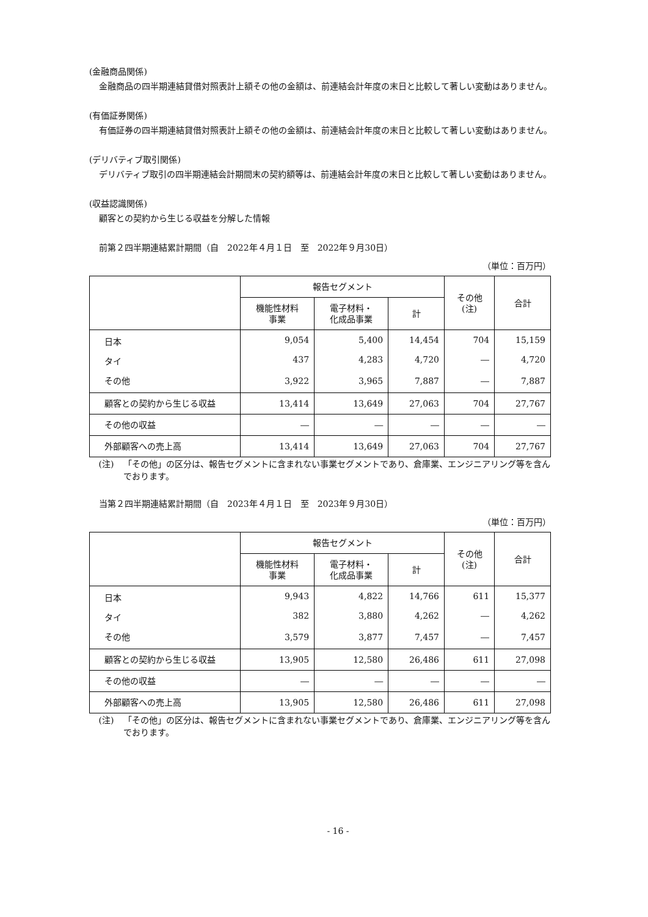(金融商品関係)
金融商品の四半期連結貸借対照表計上額その他の金額は、前連結会計年度の末日と比較して著しい変動はありません。
(有価証券関係)
有価証券の四半期連結貸借対照表計上額その他の金額は、前連結会計年度の末日と比較して著しい変動はありません。
(デリバティブ取引関係)
デリバティブ取引の四半期連結会計期間末の契約額等は、前連結会計年度の末日と比較して著しい変動はありません。
(収益認識関係)
顧客との契約から生じる収益を分解した情報
前第２四半期連結累計期間（自　2022年４月１日　至　2022年９月30日）
（単位：百万円）
| | 報告セグメント | | | その他 (注) | 合計 |
| --- | --- | --- | --- | --- | --- |
| | 機能性材料 事業 | 電子材料・ 化成品事業 | 計 | | |
| 日本 | 9,054 | 5,400 | 14,454 | 704 | 15,159 |
| タイ | 437 | 4,283 | 4,720 | ― | 4,720 |
| その他 | 3,922 | 3,965 | 7,887 | ― | 7,887 |
| 顧客との契約から生じる収益 | 13,414 | 13,649 | 27,063 | 704 | 27,767 |
| その他の収益 | ― | ― | ― | ― | ― |
| 外部顧客への売上高 | 13,414 | 13,649 | 27,063 | 704 | 27,767 |
(注) 「その他」の区分は、報告セグメントに含まれない事業セグメントであり、倉庫業、エンジニアリング等を含んでおります。
当第２四半期連結累計期間（自　2023年４月１日　至　2023年９月30日）
（単位：百万円）
| | 報告セグメント | | | その他 (注) | 合計 |
| --- | --- | --- | --- | --- | --- |
| | 機能性材料 事業 | 電子材料・ 化成品事業 | 計 | | |
| 日本 | 9,943 | 4,822 | 14,766 | 611 | 15,377 |
| タイ | 382 | 3,880 | 4,262 | ― | 4,262 |
| その他 | 3,579 | 3,877 | 7,457 | ― | 7,457 |
| 顧客との契約から生じる収益 | 13,905 | 12,580 | 26,486 | 611 | 27,098 |
| その他の収益 | ― | ― | ― | ― | ― |
| 外部顧客への売上高 | 13,905 | 12,580 | 26,486 | 611 | 27,098 |
(注) 「その他」の区分は、報告セグメントに含まれない事業セグメントであり、倉庫業、エンジニアリング等を含んでおります。
- 16 -